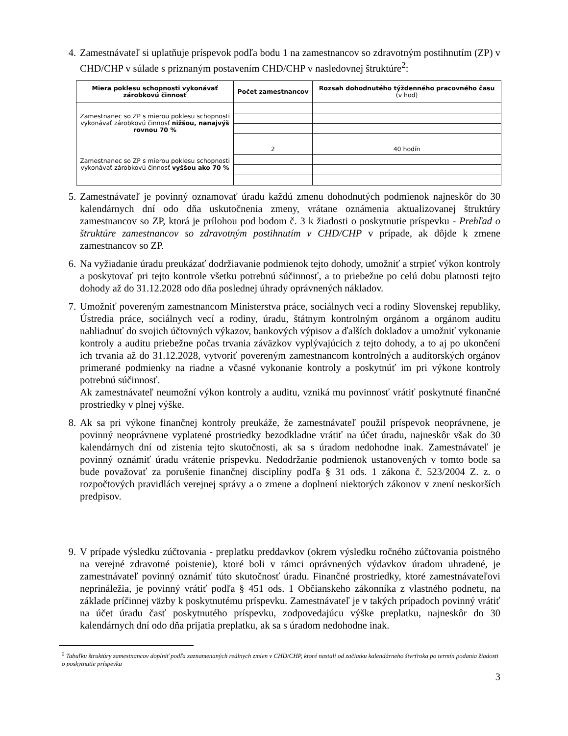4. Zamestnávateľ si uplatňuje príspevok podľa bodu 1 na zamestnancov so zdravotným postihnutím (ZP) v CHD/CHP v súlade s priznaným postavením CHD/CHP v nasledovnej štruktúre<sup>2</sup>:
| Miera poklesu schopnosti vykonávať zárobkovú činnosť | Počet zamestnancov | Rozsah dohodnutého týždenného pracovného času (v hod) |
| --- | --- | --- |
| Zamestnanec so ZP s mierou poklesu schopnosti vykonávať zárobkovú činnosť nižšou, nanajvýš rovnou 70 % | | |
| Zamestnanec so ZP s mierou poklesu schopnosti vykonávať zárobkovú činnosť vyššou ako 70 % | 2 | 40 hodín |
5. Zamestnávateľ je povinný oznamovať úradu každú zmenu dohodnutých podmienok najneskôr do 30 kalendárnych dní odo dňa uskutočnenia zmeny, vrátane oznámenia aktualizovanej štruktúry zamestnancov so ZP, ktorá je prílohou pod bodom č. 3 k žiadosti o poskytnutie príspevku - Prehľad o štruktúre zamestnancov so zdravotným postihnutím v CHD/CHP v prípade, ak dôjde k zmene zamestnancov so ZP.
6. Na vyžiadanie úradu preukázať dodržiavanie podmienok tejto dohody, umožniť a strpieť výkon kontroly a poskytovať pri tejto kontrole všetku potrebnú súčinnosť, a to priebežne po celú dobu platnosti tejto dohody až do 31.12.2028 odo dňa poslednej úhrady oprávnených nákladov.
7. Umožniť povereným zamestnancom Ministerstva práce, sociálnych vecí a rodiny Slovenskej republiky, Ústredia práce, sociálnych vecí a rodiny, úradu, štátnym kontrolným orgánom a orgánom auditu nahliadnuť do svojich účtovných výkazov, bankových výpisov a ďalších dokladov a umožniť vykonanie kontroly a auditu priebežne počas trvania záväzkov vyplývajúcich z tejto dohody, a to aj po ukončení ich trvania až do 31.12.2028, vytvoriť povereným zamestnancom kontrolných a audítorských orgánov primerané podmienky na riadne a včasné vykonanie kontroly a poskytnúť im pri výkone kontroly potrebnú súčinnosť.
Ak zamestnávateľ neumožní výkon kontroly a auditu, vzniká mu povinnosť vrátiť poskytnuté finančné prostriedky v plnej výške.
8. Ak sa pri výkone finančnej kontroly preukáže, že zamestnávateľ použil príspevok neoprávnene, je povinný neoprávnene vyplatené prostriedky bezodkladne vrátiť na účet úradu, najneskôr však do 30 kalendárnych dní od zistenia tejto skutočnosti, ak sa s úradom nedohodne inak. Zamestnávateľ je povinný oznámiť úradu vrátenie príspevku. Nedodržanie podmienok ustanovených v tomto bode sa bude považovať za porušenie finančnej disciplíny podľa § 31 ods. 1 zákona č. 523/2004 Z. z. o rozpočtových pravidlách verejnej správy a o zmene a doplnení niektorých zákonov v znení neskorších predpisov.
9. V prípade výsledku zúčtovania - preplatku preddavkov (okrem výsledku ročného zúčtovania poistného na verejné zdravotné poistenie), ktoré boli v rámci oprávnených výdavkov úradom uhradené, je zamestnávateľ povinný oznámiť túto skutočnosť úradu. Finančné prostriedky, ktoré zamestnávateľovi neprináležia, je povinný vrátiť podľa § 451 ods. 1 Občianskeho zákonníka z vlastného podnetu, na základe príčinnej väzby k poskytnutému príspevku. Zamestnávateľ je v takých prípadoch povinný vrátiť na účet úradu časť poskytnutého príspevku, zodpovedajúcu výške preplatku, najneskôr do 30 kalendárnych dní odo dňa prijatia preplatku, ak sa s úradom nedohodne inak.
<sup>2</sup> Tabuľku štruktúry zamestnancov doplniť podľa zaznamenaných reálnych zmien v CHD/CHP, ktoré nastali od začiatku kalendárneho štvrťroka po termín podania žiadosti o poskytnutie príspevku
3